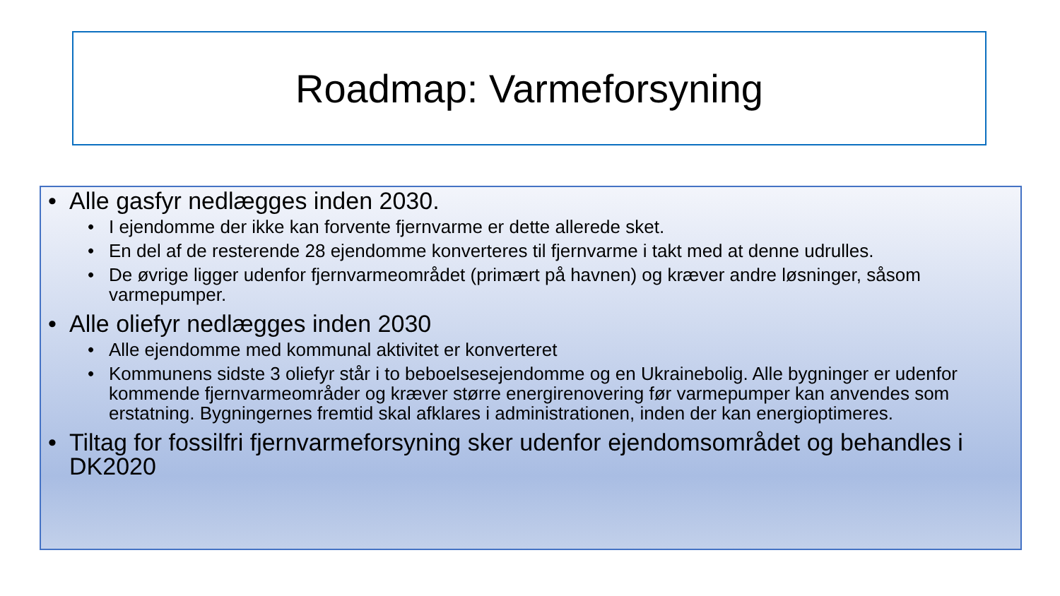Roadmap: Varmeforsyning
• Alle gasfyr nedlægges inden 2030.
• I ejendomme der ikke kan forvente fjernvarme er dette allerede sket.
• En del af de resterende 28 ejendomme konverteres til fjernvarme i takt med at denne udrulles.
• De øvrige ligger udenfor fjernvarmeområdet (primært på havnen) og kræver andre løsninger, såsom varmepumper.
• Alle oliefyr nedlægges inden 2030
• Alle ejendomme med kommunal aktivitet er konverteret
• Kommunens sidste 3 oliefyr står i to beboelsesejendomme og en Ukrainebolig. Alle bygninger er udenfor kommende fjernvarmeområder og kræver større energirenovering før varmepumper kan anvendes som erstatning. Bygningernes fremtid skal afklares i administrationen, inden der kan energioptimeres.
• Tiltag for fossilfri fjernvarmeforsyning sker udenfor ejendomsområdet og behandles i DK2020